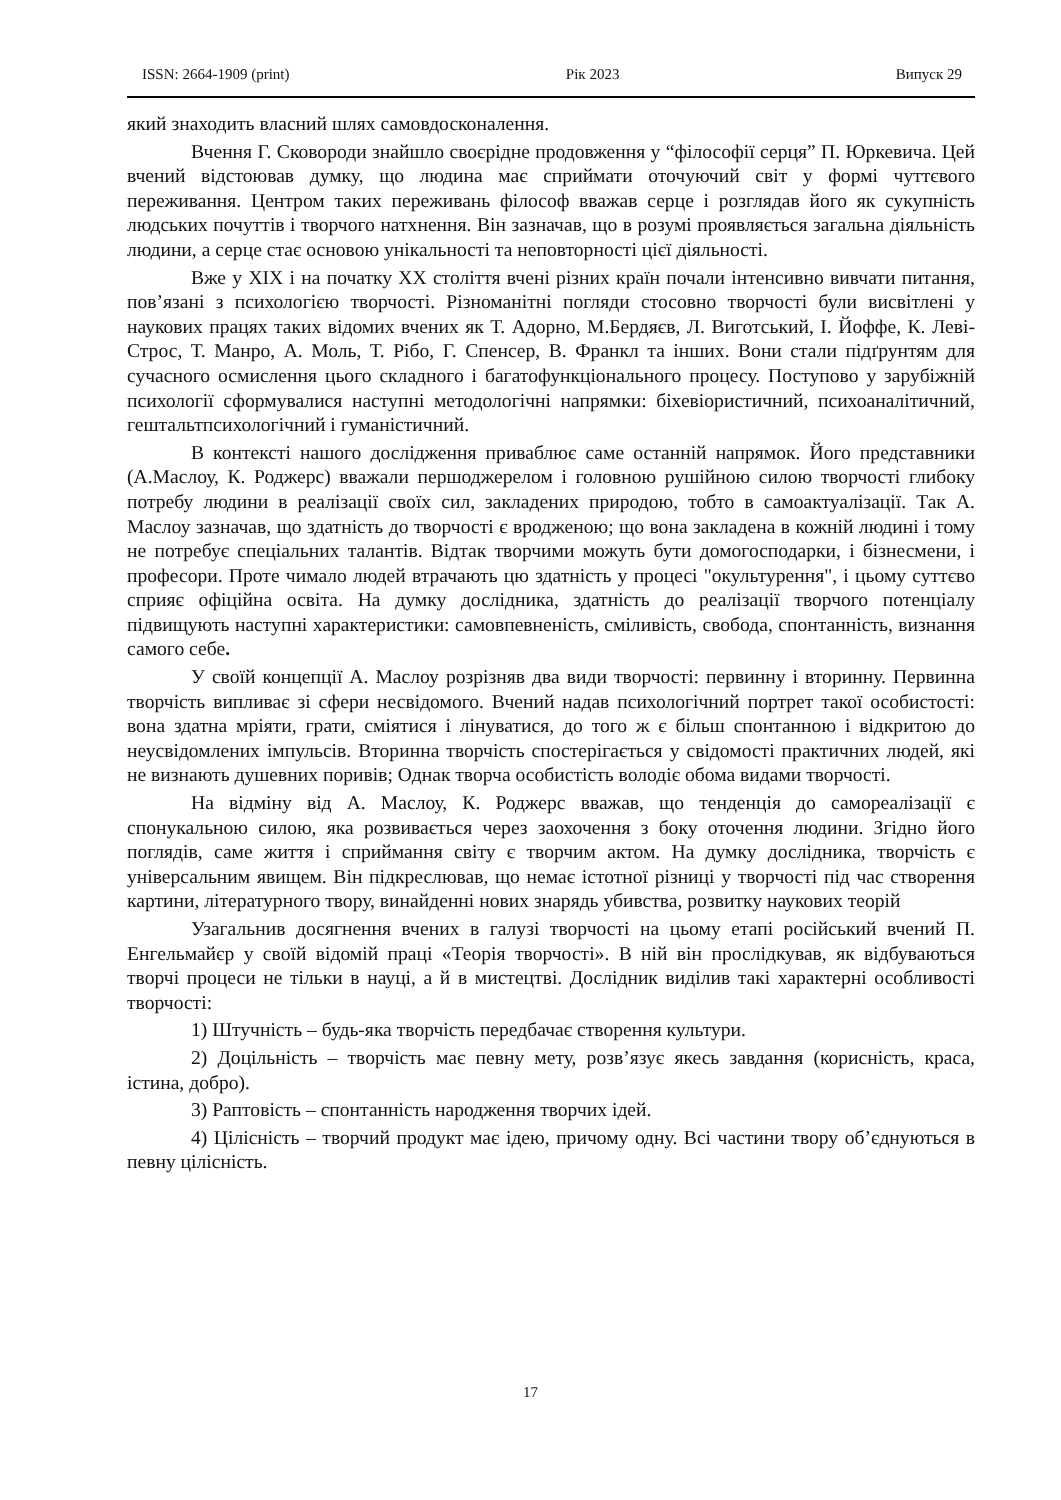ISSN: 2664-1909 (print) Рік 2023 Випуск 29
який знаходить власний шлях самовдосконалення.
Вчення Г. Сковороди знайшло своєрідне продовження у “філософії серця” П. Юркевича. Цей вчений відстоював думку, що людина має сприймати оточуючий світ у формі чуттєвого переживання. Центром таких переживань філософ вважав серце і розглядав його як сукупність людських почуттів і творчого натхнення. Він зазначав, що в розумі проявляється загальна діяльність людини, а серце стає основою унікальності та неповторності цієї діяльності.
Вже у XIX і на початку XX століття вчені різних країн почали інтенсивно вивчати питання, пов’язані з психологією творчості. Різноманітні погляди стосовно творчості були висвітлені у наукових працях таких відомих вчених як Т. Адорно, М.Бердяєв, Л. Виготський, І. Йоффе, К. Леві-Строс, Т. Манро, А. Моль, Т. Рібо, Г. Спенсер, В. Франкл та інших. Вони стали підґрунтям для сучасного осмислення цього складного і багатофункціонального процесу. Поступово у зарубіжній психології сформувалися наступні методологічні напрямки: біхевіористичний, психоаналітичний, гештальтпсихологічний і гуманістичний.
В контексті нашого дослідження приваблює саме останній напрямок. Його представники (А.Маслоу, К. Роджерс) вважали першоджерелом і головною рушійною силою творчості глибоку потребу людини в реалізації своїх сил, закладених природою, тобто в самоактуалізації. Так А. Маслоу зазначав, що здатність до творчості є вродженою; що вона закладена в кожній людині і тому не потребує спеціальних талантів. Відтак творчими можуть бути домогосподарки, і бізнесмени, і професори. Проте чимало людей втрачають цю здатність у процесі "окультурення", і цьому суттєво сприяє офіційна освіта. На думку дослідника, здатність до реалізації творчого потенціалу підвищують наступні характеристики: самовпевненість, сміливість, свобода, спонтанність, визнання самого себе.
У своїй концепції А. Маслоу розрізняв два види творчості: первинну і вторинну. Первинна творчість випливає зі сфери несвідомого. Вчений надав психологічний портрет такої особистості: вона здатна мріяти, грати, сміятися і лінуватися, до того ж є більш спонтанною і відкритою до неусвідомлених імпульсів. Вторинна творчість спостерігається у свідомості практичних людей, які не визнають душевних поривів; Однак творча особистість володіє обома видами творчості.
На відміну від А. Маслоу, К. Роджерс вважав, що тенденція до самореалізації є спонукальною силою, яка розвивається через заохочення з боку оточення людини. Згідно його поглядів, саме життя і сприймання світу є творчим актом. На думку дослідника, творчість є універсальним явищем. Він підкреслював, що немає істотної різниці у творчості під час створення картини, літературного твору, винайденні нових знарядь убивства, розвитку наукових теорій
Узагальнив досягнення вчених в галузі творчості на цьому етапі російський вчений П. Енгельмайєр у своїй відомій праці «Теорія творчості». В ній він прослідкував, як відбуваються творчі процеси не тільки в науці, а й в мистецтві. Дослідник виділив такі характерні особливості творчості:
1) Штучність – будь-яка творчість передбачає створення культури.
2) Доцільність – творчість має певну мету, розв’язує якесь завдання (корисність, краса, істина, добро).
3) Раптовість – спонтанність народження творчих ідей.
4) Цілісність – творчий продукт має ідею, причому одну. Всі частини твору об’єднуються в певну цілісність.
17